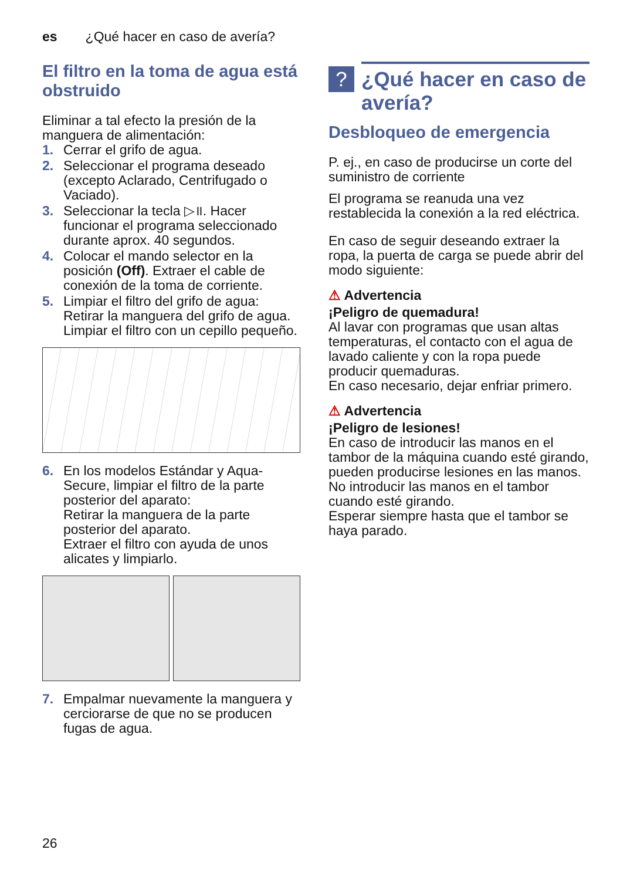es ¿Qué hacer en caso de avería?
El filtro en la toma de agua está obstruido
Eliminar a tal efecto la presión de la manguera de alimentación:
1. Cerrar el grifo de agua.
2. Seleccionar el programa deseado (excepto Aclarado, Centrifugado o Vaciado).
3. Seleccionar la tecla ▷॥. Hacer funcionar el programa seleccionado durante aprox. 40 segundos.
4. Colocar el mando selector en la posición (Off). Extraer el cable de conexión de la toma de corriente.
5. Limpiar el filtro del grifo de agua:
Retirar la manguera del grifo de agua.
Limpiar el filtro con un cepillo pequeño.
6. En los modelos Estándar y Aqua-Secure, limpiar el filtro de la parte posterior del aparato:
Retirar la manguera de la parte posterior del aparato.
Extraer el filtro con ayuda de unos alicates y limpiarlo.
7. Empalmar nuevamente la manguera y cerciorarse de que no se producen fugas de agua.
? ¿Qué hacer en caso de avería?
Desbloqueo de emergencia
P. ej., en caso de producirse un corte del suministro de corriente
El programa se reanuda una vez restablecida la conexión a la red eléctrica.
En caso de seguir deseando extraer la ropa, la puerta de carga se puede abrir del modo siguiente:
⚠ Advertencia
¡Peligro de quemadura!
Al lavar con programas que usan altas temperaturas, el contacto con el agua de lavado caliente y con la ropa puede producir quemaduras.
En caso necesario, dejar enfriar primero.
⚠ Advertencia
¡Peligro de lesiones!
En caso de introducir las manos en el tambor de la máquina cuando esté girando, pueden producirse lesiones en las manos.
No introducir las manos en el tambor cuando esté girando.
Esperar siempre hasta que el tambor se haya parado.
26